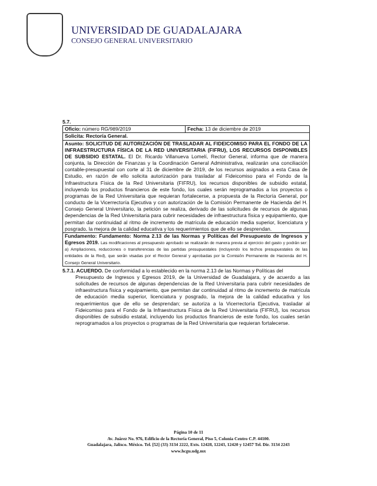UNIVERSIDAD DE GUADALAJARA
CONSEJO GENERAL UNIVERSITARIO
5.7.
| Oficio: número RG/989/2019 | Fecha: 13 de diciembre de 2019 |
| Solicita: Rectoría General. | |
| Asunto: SOLICITUD DE AUTORIZACIÓN DE TRASLADAR AL FIDEICOMISO PARA EL FONDO DE LA INFRAESTRUCTURA FÍSICA DE LA RED UNIVERSITARIA (FIFRU), LOS RECURSOS DISPONIBLES DE SUBSIDIO ESTATAL. El Dr. Ricardo Villanueva Lomelí, Rector General, informa que de manera conjunta, la Dirección de Finanzas y la Coordinación General Administrativa, realizarán una conciliación contable-presupuestal con corte al 31 de diciembre de 2019, de los recursos asignados a esta Casa de Estudio, en razón de ello solicita autorización para trasladar al Fideicomiso para el Fondo de la Infraestructura Física de la Red Universitaria (FIFRU), los recursos disponibles de subsidio estatal, incluyendo los productos financieros de este fondo, los cuales serán reprogramados a los proyectos o programas de la Red Universitaria que requieran fortalecerse, a propuesta de la Rectoría General, por conducto de la Vicerrectoría Ejecutiva y con autorización de la Comisión Permanente de Hacienda del H. Consejo General Universitario, la petición se realiza, derivado de las solicitudes de recursos de algunas dependencias de la Red Universitaria para cubrir necesidades de infraestructura física y equipamiento, que permitan dar continuidad al ritmo de incremento de matrícula de educación media superior, licenciatura y posgrado, la mejora de la calidad educativa y los requerimientos que de ello se desprendan. | |
| Fundamento: Fundamento: Norma 2.13 de las Normas y Políticas del Presupuesto de Ingresos y Egresos 2019. Las modificaciones al presupuesto aprobado se realizarán de manera previa al ejercicio del gasto y podrán ser: a) Ampliaciones, reducciones o transferencias de las partidas presupuestales (incluyendo los techos presupuestales de las entidades de la Red), que serán visadas por el Rector General y aprobadas por la Comisión Permanente de Hacienda del H. Consejo General Universitario. | |
5.7.1. ACUERDO. De conformidad a lo establecido en la norma 2.13 de las Normas y Políticas del
Presupuesto de Ingresos y Egresos 2019, de la Universidad de Guadalajara, y de acuerdo a las solicitudes de recursos de algunas dependencias de la Red Universitaria para cubrir necesidades de infraestructura física y equipamiento, que permitan dar continuidad al ritmo de incremento de matrícula de educación media superior, licenciatura y posgrado, la mejora de la calidad educativa y los requerimientos que de ello se desprendan; se autoriza a la Vicerrectoría Ejecutiva, trasladar al Fideicomiso para el Fondo de la Infraestructura Física de la Red Universitaria (FIFRU), los recursos disponibles de subsidio estatal, incluyendo los productos financieros de este fondo, los cuales serán reprogramados a los proyectos o programas de la Red Universitaria que requieran fortalecerse.
Página 10 de 11
Av. Juárez No. 976, Edificio de la Rectoría General, Piso 5, Colonia Centro C.P. 44100.
Guadalajara, Jalisco. México. Tel. [52] (33) 3134 2222, Exts. 12428, 12243, 12420 y 12457 Tel. Dir. 3134 2243
www.hcgu.udg.mx